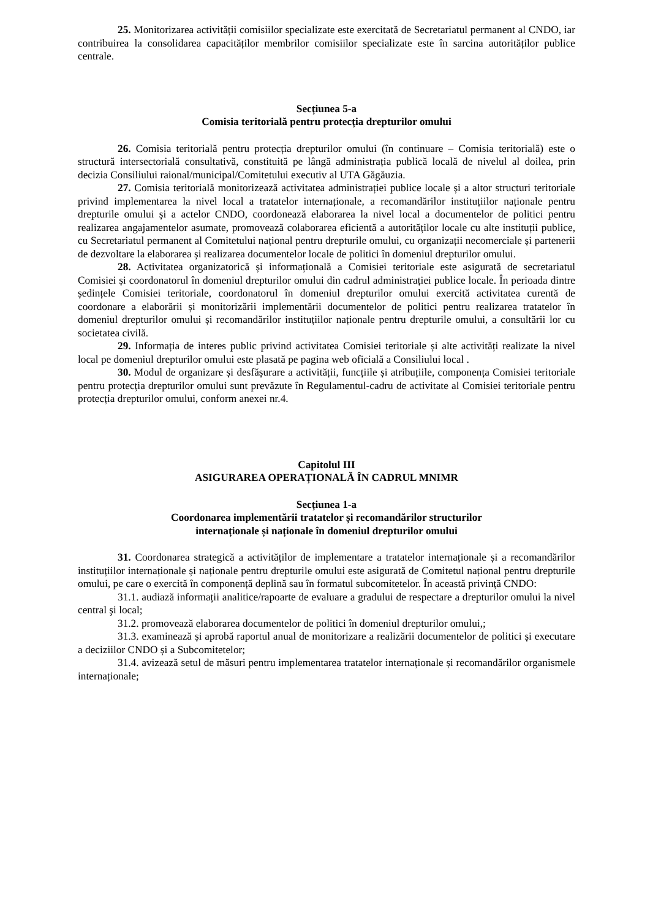25. Monitorizarea activității comisiilor specializate este exercitată de Secretariatul permanent al CNDO, iar contribuirea la consolidarea capacităților membrilor comisiilor specializate este în sarcina autorităților publice centrale.
Secțiunea 5-a
Comisia teritorială pentru protecția drepturilor omului
26. Comisia teritorială pentru protecția drepturilor omului (în continuare – Comisia teritorială) este o structură intersectorială consultativă, constituită pe lângă administrația publică locală de nivelul al doilea, prin decizia Consiliului raional/municipal/Comitetului executiv al UTA Găgăuzia.
27. Comisia teritorială monitorizează activitatea administrației publice locale și a altor structuri teritoriale privind implementarea la nivel local a tratatelor internaționale, a recomandărilor instituțiilor naționale pentru drepturile omului și a actelor CNDO, coordonează elaborarea la nivel local a documentelor de politici pentru realizarea angajamentelor asumate, promovează colaborarea eficientă a autorităților locale cu alte instituții publice, cu Secretariatul permanent al Comitetului național pentru drepturile omului, cu organizații necomerciale și partenerii de dezvoltare la elaborarea și realizarea documentelor locale de politici în domeniul drepturilor omului.
28. Activitatea organizatorică și informațională a Comisiei teritoriale este asigurată de secretariatul Comisiei și coordonatorul în domeniul drepturilor omului din cadrul administrației publice locale. În perioada dintre ședințele Comisiei teritoriale, coordonatorul în domeniul drepturilor omului exercită activitatea curentă de coordonare a elaborării și monitorizării implementării documentelor de politici pentru realizarea tratatelor în domeniul drepturilor omului și recomandărilor instituțiilor naționale pentru drepturile omului, a consultării lor cu societatea civilă.
29. Informația de interes public privind activitatea Comisiei teritoriale și alte activități realizate la nivel local pe domeniul drepturilor omului este plasată pe pagina web oficială a Consiliului local .
30. Modul de organizare și desfășurare a activității, funcțiile și atribuțiile, componența Comisiei teritoriale pentru protecția drepturilor omului sunt prevăzute în Regulamentul-cadru de activitate al Comisiei teritoriale pentru protecția drepturilor omului, conform anexei nr.4.
Capitolul III
ASIGURAREA OPERAȚIONALĂ ÎN CADRUL MNIMR
Secțiunea 1-a
Coordonarea implementării tratatelor și recomandărilor structurilor
internaționale și naționale în domeniul drepturilor omului
31. Coordonarea strategică a activităților de implementare a tratatelor internaționale și a recomandărilor instituțiilor internaționale și naționale pentru drepturile omului este asigurată de Comitetul național pentru drepturile omului, pe care o exercită în componență deplină sau în formatul subcomitetelor. În această privință CNDO:
31.1. audiază informații analitice/rapoarte de evaluare a gradului de respectare a drepturilor omului la nivel central şi local;
31.2. promovează elaborarea documentelor de politici în domeniul drepturilor omului,;
31.3. examinează și aprobă raportul anual de monitorizare a realizării documentelor de politici și executare a deciziilor CNDO și a Subcomitetelor;
31.4. avizează setul de măsuri pentru implementarea tratatelor internaționale și recomandărilor organismele internaționale;